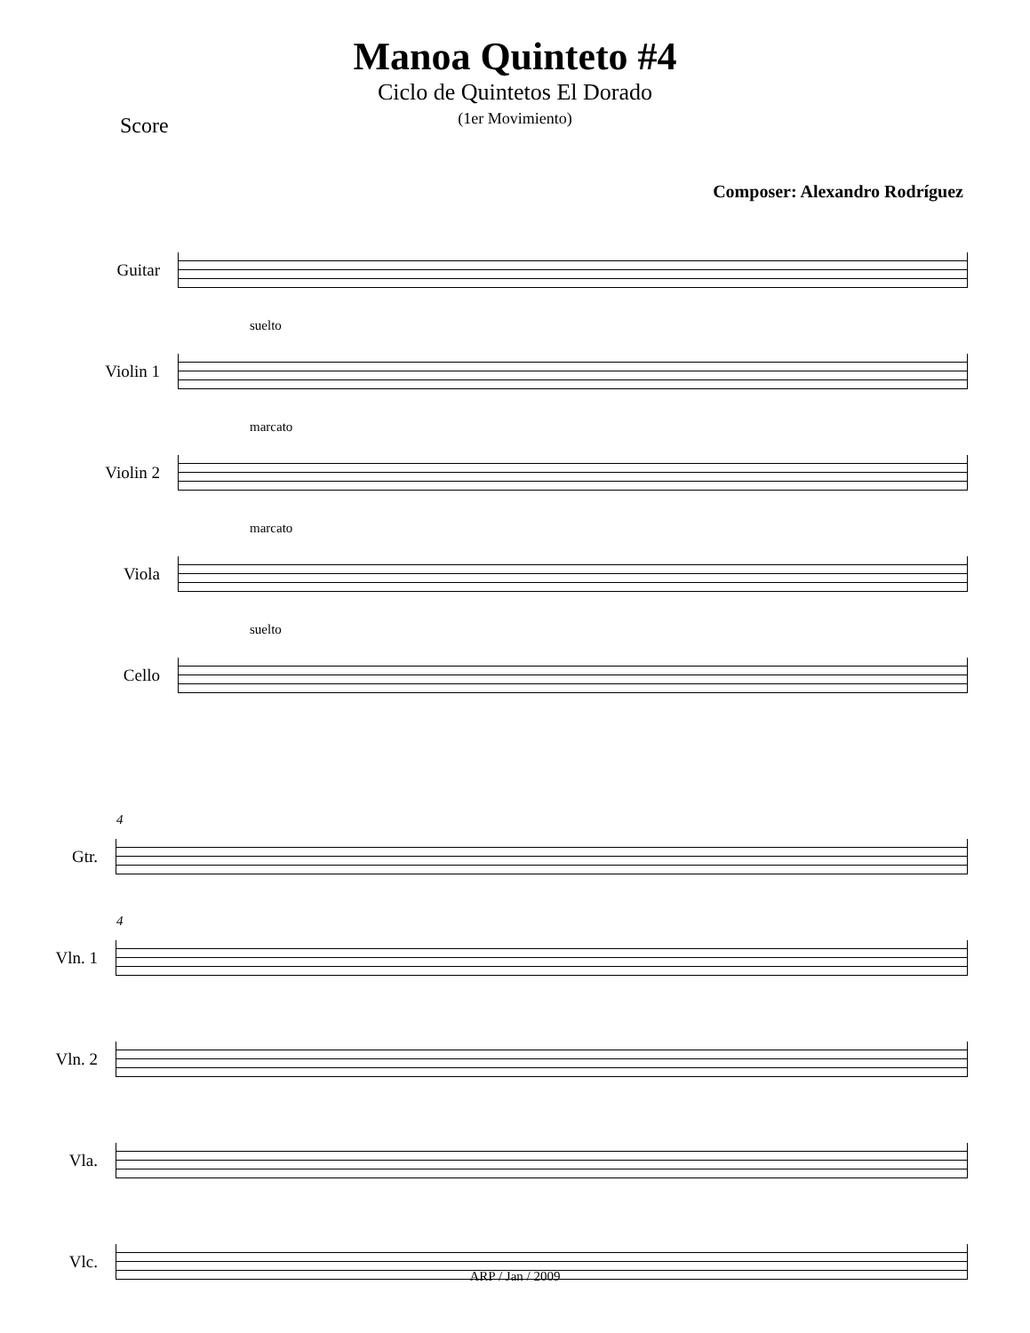Manoa Quinteto #4
Ciclo de Quintetos El Dorado
(1er Movimiento)
Score
Composer: Alexandro Rodríguez
Guitar
Violin 1
suelto
Violin 2
marcato
Viola
marcato
Cello
suelto
Gtr.
4
Vln. 1
4
Vln. 2
Vla.
Vlc.
ARP / Jan / 2009